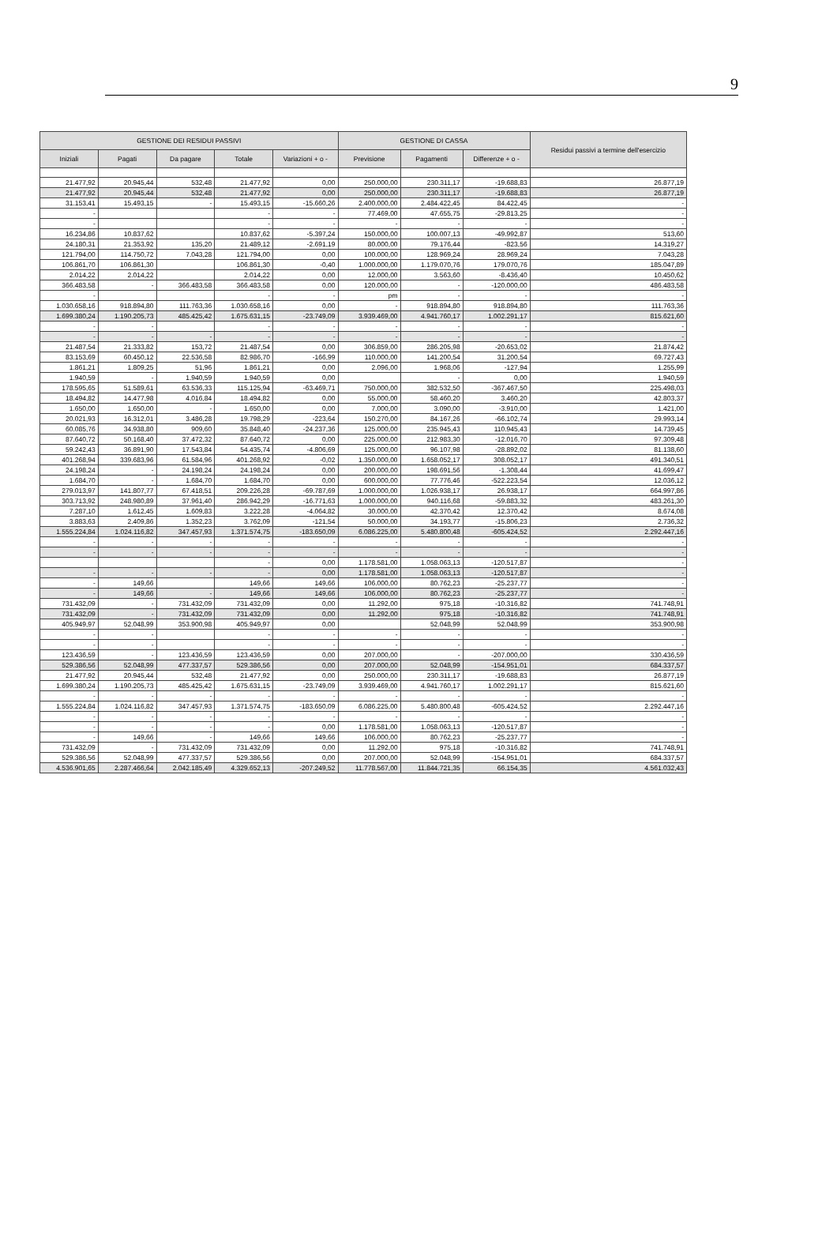9
| GESTIONE DEI RESIDUI PASSIVI | | | | | GESTIONE DI CASSA | | | Residui passivi a termine dell'esercizio |
| --- | --- | --- | --- | --- | --- | --- | --- | --- |
| Iniziali | Pagati | Da pagare | Totale | Variazioni + o - | Previsione | Pagamenti | Differenze + o - | |
| 21.477,92 | 20.945,44 | 532,48 | 21.477,92 | 0,00 | 250.000,00 | 230.311,17 | -19.688,83 | 26.877,19 |
| 21.477,92 | 20.945,44 | 532,48 | 21.477,92 | 0,00 | 250.000,00 | 230.311,17 | -19.688,83 | 26.877,19 |
| 31.153,41 | 15.493,15 | - | 15.493,15 | -15.660,26 | 2.400.000,00 | 2.484.422,45 | 84.422,45 | - |
| - | | | - | - | 77.469,00 | 47.655,75 | -29.813,25 | - |
| - | | | - | - | - | - | - | - |
| 16.234,86 | 10.837,62 | | 10.837,62 | -5.397,24 | 150.000,00 | 100.007,13 | -49.992,87 | 513,60 |
| 24.180,31 | 21.353,92 | 135,20 | 21.489,12 | -2.691,19 | 80.000,00 | 79.176,44 | -823,56 | 14.319,27 |
| 121.794,00 | 114.750,72 | 7.043,28 | 121.794,00 | 0,00 | 100.000,00 | 128.969,24 | 28.969,24 | 7.043,28 |
| 106.861,70 | 106.861,30 | | 106.861,30 | -0,40 | 1.000.000,00 | 1.179.070,76 | 179.070,76 | 185.047,89 |
| 2.014,22 | 2.014,22 | | 2.014,22 | 0,00 | 12.000,00 | 3.563,60 | -8.436,40 | 10.450,62 |
| 366.483,58 | - | 366.483,58 | 366.483,58 | 0,00 | 120.000,00 | - | -120.000,00 | 486.483,58 |
| - | | | - | - | pm | - | - | - |
| 1.030.658,16 | 918.894,80 | 111.763,36 | 1.030.658,16 | 0,00 | - | 918.894,80 | 918.894,80 | 111.763,36 |
| 1.699.380,24 | 1.190.205,73 | 485.425,42 | 1.675.631,15 | -23.749,09 | 3.939.469,00 | 4.941.760,17 | 1.002.291,17 | 815.621,60 |
| - | - | | - | - | - | - | - | - |
| - | - | - | - | - | - | - | - | - |
| 21.487,54 | 21.333,82 | 153,72 | 21.487,54 | 0,00 | 306.859,00 | 286.205,98 | -20.653,02 | 21.874,42 |
| 83.153,69 | 60.450,12 | 22.536,58 | 82.986,70 | -166,99 | 110.000,00 | 141.200,54 | 31.200,54 | 69.727,43 |
| 1.861,21 | 1.809,25 | 51,96 | 1.861,21 | 0,00 | 2.096,00 | 1.968,06 | -127,94 | 1.255,99 |
| 1.940,59 | - | 1.940,59 | 1.940,59 | 0,00 | | - | 0,00 | 1.940,59 |
| 178.595,65 | 51.589,61 | 63.536,33 | 115.125,94 | -63.469,71 | 750.000,00 | 382.532,50 | -367.467,50 | 225.498,03 |
| 18.494,82 | 14.477,98 | 4.016,84 | 18.494,82 | 0,00 | 55.000,00 | 58.460,20 | 3.460,20 | 42.803,37 |
| 1.650,00 | 1.650,00 | - | 1.650,00 | 0,00 | 7.000,00 | 3.090,00 | -3.910,00 | 1.421,00 |
| 20.021,93 | 16.312,01 | 3.486,28 | 19.798,29 | -223,64 | 150.270,00 | 84.167,26 | -66.102,74 | 29.993,14 |
| 60.085,76 | 34.938,80 | 909,60 | 35.848,40 | -24.237,36 | 125.000,00 | 235.945,43 | 110.945,43 | 14.739,45 |
| 87.640,72 | 50.168,40 | 37.472,32 | 87.640,72 | 0,00 | 225.000,00 | 212.983,30 | -12.016,70 | 97.309,48 |
| 59.242,43 | 36.891,90 | 17.543,84 | 54.435,74 | -4.806,69 | 125.000,00 | 96.107,98 | -28.892,02 | 81.138,60 |
| 401.268,94 | 339.683,96 | 61.584,96 | 401.268,92 | -0,02 | 1.350.000,00 | 1.658.052,17 | 308.052,17 | 491.340,51 |
| 24.198,24 | - | 24.198,24 | 24.198,24 | 0,00 | 200.000,00 | 198.691,56 | -1.308,44 | 41.699,47 |
| 1.684,70 | - | 1.684,70 | 1.684,70 | 0,00 | 600.000,00 | 77.776,46 | -522.223,54 | 12.036,12 |
| 279.013,97 | 141.807,77 | 67.418,51 | 209.226,28 | -69.787,69 | 1.000.000,00 | 1.026.938,17 | 26.938,17 | 664.997,86 |
| 303.713,92 | 248.980,89 | 37.961,40 | 286.942,29 | -16.771,63 | 1.000.000,00 | 940.116,68 | -59.883,32 | 483.261,30 |
| 7.287,10 | 1.612,45 | 1.609,83 | 3.222,28 | -4.064,82 | 30.000,00 | 42.370,42 | 12.370,42 | 8.674,08 |
| 3.883,63 | 2.409,86 | 1.352,23 | 3.762,09 | -121,54 | 50.000,00 | 34.193,77 | -15.806,23 | 2.736,32 |
| 1.555.224,84 | 1.024.116,82 | 347.457,93 | 1.371.574,75 | -183.650,09 | 6.086.225,00 | 5.480.800,48 | -605.424,52 | 2.292.447,16 |
| - | - | - | - | - | - | - | - | - |
| - | - | - | - | - | - | - | - | - |
| | | | - | 0,00 | 1.178.581,00 | 1.058.063,13 | -120.517,87 | - |
| - | - | - | - | 0,00 | 1.178.581,00 | 1.058.063,13 | -120.517,87 | - |
| - | 149,66 | | 149,66 | 149,66 | 106.000,00 | 80.762,23 | -25.237,77 | - |
| - | 149,66 | - | 149,66 | 149,66 | 106.000,00 | 80.762,23 | -25.237,77 | - |
| 731.432,09 | - | 731.432,09 | 731.432,09 | 0,00 | 11.292,00 | 975,18 | -10.316,82 | 741.748,91 |
| 731.432,09 | - | 731.432,09 | 731.432,09 | 0,00 | 11.292,00 | 975,18 | -10.316,82 | 741.748,91 |
| 405.949,97 | 52.048,99 | 353.900,98 | 405.949,97 | 0,00 | | 52.048,99 | 52.048,99 | 353.900,98 |
| - | - | | - | - | - | - | - | - |
| - | - | | - | - | - | - | - | - |
| 123.436,59 | - | 123.436,59 | 123.436,59 | 0,00 | 207.000,00 | - | -207.000,00 | 330.436,59 |
| 529.386,56 | 52.048,99 | 477.337,57 | 529.386,56 | 0,00 | 207.000,00 | 52.048,99 | -154.951,01 | 684.337,57 |
| 21.477,92 | 20.945,44 | 532,48 | 21.477,92 | 0,00 | 250.000,00 | 230.311,17 | -19.688,83 | 26.877,19 |
| 1.699.380,24 | 1.190.205,73 | 485.425,42 | 1.675.631,15 | -23.749,09 | 3.939.469,00 | 4.941.760,17 | 1.002.291,17 | 815.621,60 |
| - | - | - | - | - | - | - | - | - |
| 1.555.224,84 | 1.024.116,82 | 347.457,93 | 1.371.574,75 | -183.650,09 | 6.086.225,00 | 5.480.800,48 | -605.424,52 | 2.292.447,16 |
| - | - | - | - | - | - | - | - | - |
| - | - | - | - | 0,00 | 1.178.581,00 | 1.058.063,13 | -120.517,87 | - |
| - | 149,66 | - | 149,66 | 149,66 | 106.000,00 | 80.762,23 | -25.237,77 | - |
| 731.432,09 | - | 731.432,09 | 731.432,09 | 0,00 | 11.292,00 | 975,18 | -10.316,82 | 741.748,91 |
| 529.386,56 | 52.048,99 | 477.337,57 | 529.386,56 | 0,00 | 207.000,00 | 52.048,99 | -154.951,01 | 684.337,57 |
| 4.536.901,65 | 2.287.466,64 | 2.042.185,49 | 4.329.652,13 | -207.249,52 | 11.778.567,00 | 11.844.721,35 | 66.154,35 | 4.561.032,43 |